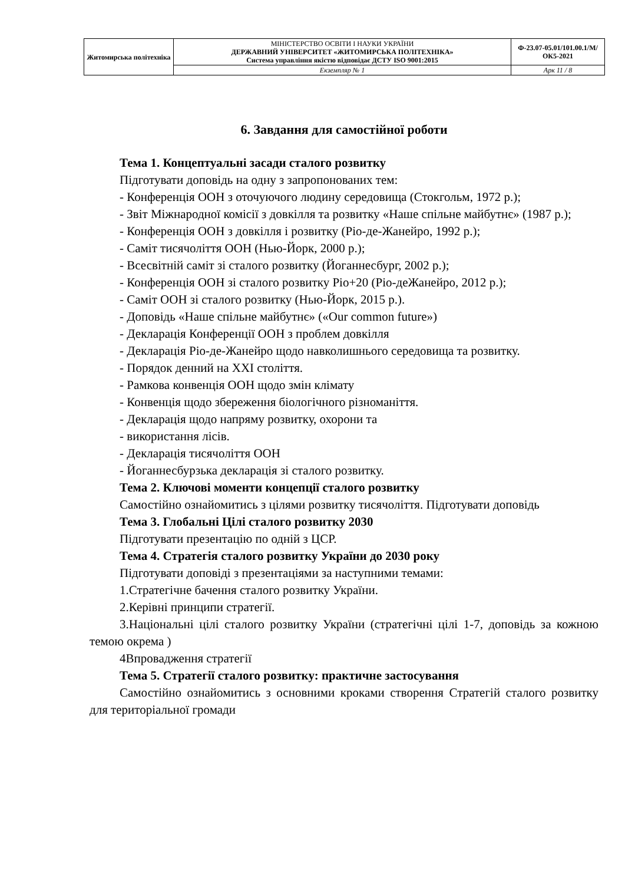| Житомирська політехніка | МІНІСТЕРСТВО ОСВІТИ І НАУКИ УКРАЇНИ ДЕРЖАВНИЙ УНІВЕРСИТЕТ «ЖИТОМИРСЬКА ПОЛІТЕХНІКА» Система управління якістю відповідає ДСТУ ISO 9001:2015 | Ф-23.07-05.01/101.00.1/М/ОК5-2021 |
| | Екземпляр № 1 | Арк 11 / 8 |
6. Завдання для самостійної роботи
Тема 1. Концептуальні засади сталого розвитку
Підготувати доповідь на одну з запропонованих тем:
- Конференція ООН з оточуючого людину середовища (Стокгольм, 1972 р.);
- Звіт Міжнародної комісії з довкілля та розвитку «Наше спільне майбутнє» (1987 р.);
- Конференція ООН з довкілля і розвитку (Ріо-де-Жанейро, 1992 р.);
- Саміт тисячоліття ООН (Нью-Йорк, 2000 р.);
- Всесвітній саміт зі сталого розвитку (Йоганнесбург, 2002 р.);
- Конференція ООН зі сталого розвитку Ріо+20 (Ріо-деЖанейро, 2012 р.);
- Саміт ООН зі сталого розвитку (Нью-Йорк, 2015 р.).
- Доповідь «Наше спільне майбутнє» («Our common future»)
- Декларація Конференції ООН з проблем довкілля
- Декларація Ріо-де-Жанейро щодо навколишнього середовища та розвитку.
- Порядок денний на XXI століття.
- Рамкова конвенція ООН щодо змін клімату
- Конвенція щодо збереження біологічного різноманіття.
- Декларація щодо напряму розвитку, охорони та
- використання лісів.
- Декларація тисячоліття ООН
- Йоганнесбурзька декларація зі сталого розвитку.
Тема 2. Ключові моменти концепції сталого розвитку
Самостійно ознайомитись з цілями розвитку тисячоліття. Підготувати доповідь
Тема 3. Глобальні Цілі сталого розвитку 2030
Підготувати презентацію по одній з ЦСР.
Тема 4. Стратегія сталого розвитку України до 2030 року
Підготувати доповіді з презентаціями за наступними темами:
1.Стратегічне бачення сталого розвитку України.
2.Керівні принципи стратегії.
3.Національні цілі сталого розвитку України (стратегічні цілі 1-7, доповідь за кожною темою окрема )
4Впровадження стратегії
Тема 5. Стратегії сталого розвитку: практичне застосування
Самостійно ознайомитись з основними кроками створення Стратегій сталого розвитку для територіальної громади